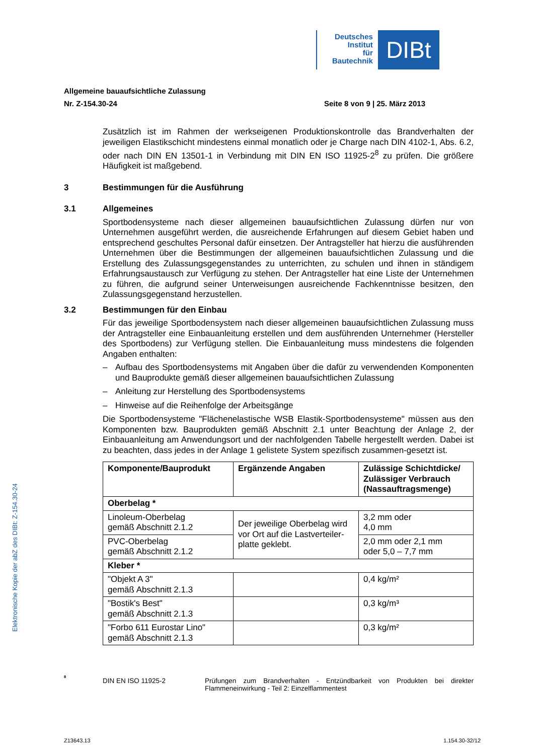Deutsches
Institut
für
Bautechnik
DIBt
Allgemeine bauaufsichtliche Zulassung
Nr. Z-154.30-24 Seite 8 von 9 | 25. März 2013
Zusätzlich ist im Rahmen der werkseigenen Produktionskontrolle das Brandverhalten der jeweiligen Elastikschicht mindestens einmal monatlich oder je Charge nach DIN 4102-1, Abs. 6.2, oder nach DIN EN 13501-1 in Verbindung mit DIN EN ISO 11925-2<sup>8</sup> zu prüfen. Die größere Häufigkeit ist maßgebend.
3 Bestimmungen für die Ausführung
3.1 Allgemeines
Sportbodensysteme nach dieser allgemeinen bauaufsichtlichen Zulassung dürfen nur von Unternehmen ausgeführt werden, die ausreichende Erfahrungen auf diesem Gebiet haben und entsprechend geschultes Personal dafür einsetzen. Der Antragsteller hat hierzu die ausführenden Unternehmen über die Bestimmungen der allgemeinen bauaufsichtlichen Zulassung und die Erstellung des Zulassungsgegenstandes zu unterrichten, zu schulen und ihnen in ständigem Erfahrungsaustausch zur Verfügung zu stehen. Der Antragsteller hat eine Liste der Unternehmen zu führen, die aufgrund seiner Unterweisungen ausreichende Fachkenntnisse besitzen, den Zulassungsgegenstand herzustellen.
3.2 Bestimmungen für den Einbau
Für das jeweilige Sportbodensystem nach dieser allgemeinen bauaufsichtlichen Zulassung muss der Antragsteller eine Einbauanleitung erstellen und dem ausführenden Unternehmer (Hersteller des Sportbodens) zur Verfügung stellen. Die Einbauanleitung muss mindestens die folgenden Angaben enthalten:
– Aufbau des Sportbodensystems mit Angaben über die dafür zu verwendenden Komponenten und Bauprodukte gemäß dieser allgemeinen bauaufsichtlichen Zulassung
– Anleitung zur Herstellung des Sportbodensystems
– Hinweise auf die Reihenfolge der Arbeitsgänge
Die Sportbodensysteme "Flächenelastische WSB Elastik-Sportbodensysteme" müssen aus den Komponenten bzw. Bauprodukten gemäß Abschnitt 2.1 unter Beachtung der Anlage 2, der Einbauanleitung am Anwendungsort und der nachfolgenden Tabelle hergestellt werden. Dabei ist zu beachten, dass jedes in der Anlage 1 gelistete System spezifisch zusammen-gesetzt ist.
| Komponente/Bauprodukt | Ergänzende Angaben | Zulässige Schichtdicke/ Zulässiger Verbrauch (Nassauftragsmenge) |
| --- | --- | --- |
| Oberbelag * | | |
| Linoleum-Oberbelag gemäß Abschnitt 2.1.2 | Der jeweilige Oberbelag wird vor Ort auf die Lastverteiler-platte geklebt. | 3,2 mm oder 4,0 mm |
| PVC-Oberbelag gemäß Abschnitt 2.1.2 | | 2,0 mm oder 2,1 mm oder 5,0 – 7,7 mm |
| Kleber * | | |
| "Objekt A 3" gemäß Abschnitt 2.1.3 | | 0,4 kg/m² |
| "Bostik's Best" gemäß Abschnitt 2.1.3 | | 0,3 kg/m³ |
| "Forbo 611 Eurostar Lino" gemäß Abschnitt 2.1.3 | | 0,3 kg/m² |
<sup>8</sup> DIN EN ISO 11925-2 Prüfungen zum Brandverhalten - Entzündbarkeit von Produkten bei direkter Flammeneinwirkung - Teil 2: Einzelflammentest
Elektronische Kopie der abZ des DIBt: Z-154.30-24
Z13643.13 1.154.30-32/12